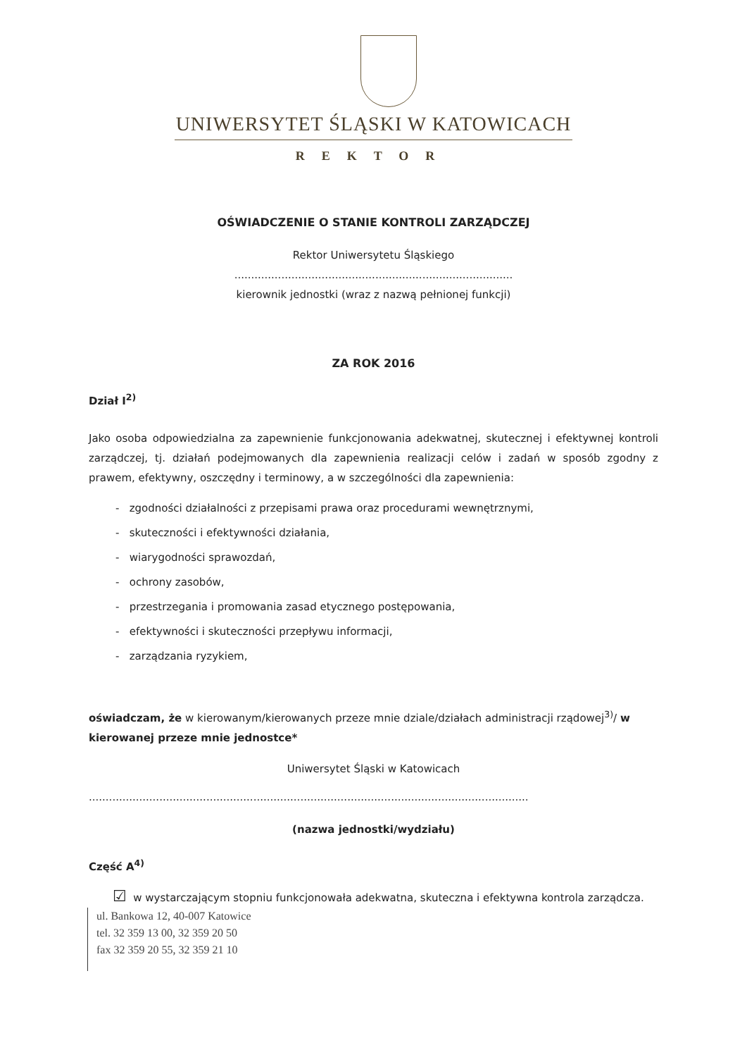UNIWERSYTET ŚLĄSKI W KATOWICACH
REKTOR
OŚWIADCZENIE O STANIE KONTROLI ZARZĄDCZEJ
Rektor Uniwersytetu Śląskiego
...................................................................................
kierownik jednostki (wraz z nazwą pełnionej funkcji)
ZA ROK 2016
Dział I<sup>2)</sup>
Jako osoba odpowiedzialna za zapewnienie funkcjonowania adekwatnej, skutecznej i efektywnej kontroli zarządczej, tj. działań podejmowanych dla zapewnienia realizacji celów i zadań w sposób zgodny z prawem, efektywny, oszczędny i terminowy, a w szczególności dla zapewnienia:
- zgodności działalności z przepisami prawa oraz procedurami wewnętrznymi,
- skuteczności i efektywności działania,
- wiarygodności sprawozdań,
- ochrony zasobów,
- przestrzegania i promowania zasad etycznego postępowania,
- efektywności i skuteczności przepływu informacji,
- zarządzania ryzykiem,
oświadczam, że w kierowanym/kierowanych przeze mnie dziale/działach administracji rządowej<sup>3)</sup>/ w kierowanej przeze mnie jednostce*
Uniwersytet Śląski w Katowicach
...................................................................................................................................
(nazwa jednostki/wydziału)
Część A<sup>4)</sup>
☑ w wystarczającym stopniu funkcjonowała adekwatna, skuteczna i efektywna kontrola zarządcza.
ul. Bankowa 12, 40-007 Katowice
tel. 32 359 13 00, 32 359 20 50
fax 32 359 20 55, 32 359 21 10